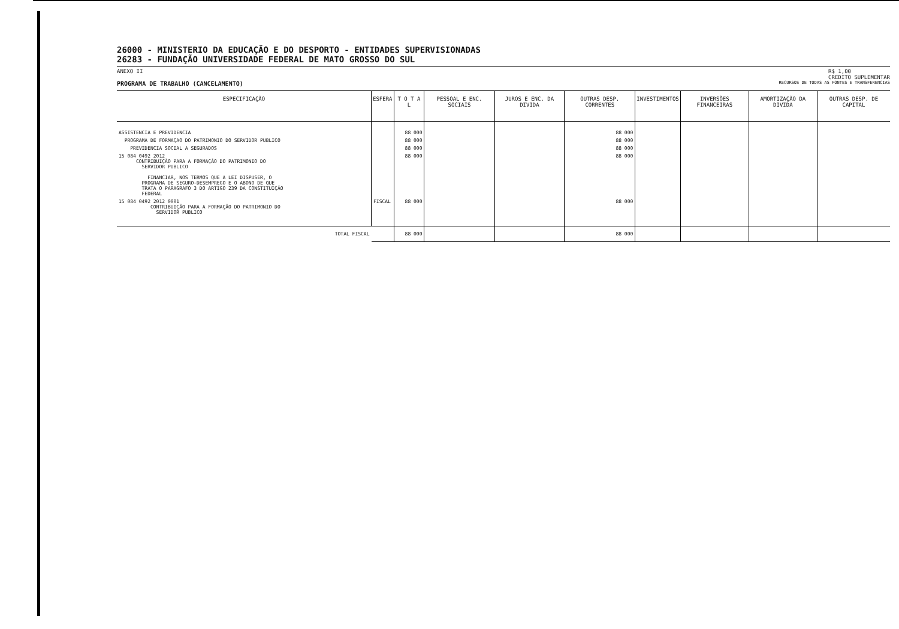26000 - MINISTERIO DA EDUCAÇÃO E DO DESPORTO - ENTIDADES SUPERVISIONADAS
26283 - FUNDAÇÃO UNIVERSIDADE FEDERAL DE MATO GROSSO DO SUL
ANEXO II R$ 1,00
CREDITO SUPLEMENTAR
PROGRAMA DE TRABALHO (CANCELAMENTO) RECURSOS DE TODAS AS FONTES E TRANSFERENCIAS
| ESPECIFICAÇÃO | ESFERA | T O T A L | PESSOAL E ENC. SOCIAIS | JUROS E ENC. DA DIVIDA | OUTRAS DESP. CORRENTES | INVESTIMENTOS | INVERSÕES FINANCEIRAS | AMORTIZAÇÃO DA DIVIDA | OUTRAS DESP. DE CAPITAL |
| --- | --- | --- | --- | --- | --- | --- | --- | --- | --- |
| ASSISTENCIA E PREVIDENCIA | | 88 000 | | | 88 000 | | | | |
| PROGRAMA DE FORMAÇAO DO PATRIMONIO DO SERVIDOR PUBLICO | | 88 000 | | | 88 000 | | | | |
| PREVIDENCIA SOCIAL A SEGURADOS | | 88 000 | | | 88 000 | | | | |
| 15 084 0492 2012 CONTRIBUIÇÃO PARA A FORMAÇÃO DO PATRIMONIO DO SERVIDOR PUBLICO FINANCIAR, NOS TERMOS QUE A LEI DISPUSER, O PROGRAMA DE SEGURO-DESEMPREGO E O ABONO DE QUE TRATA O PARAGRAFO 3 DO ARTIGO 239 DA CONSTITUIÇÃO FEDERAL | | 88 000 | | | 88 000 | | | | |
| 15 084 0492 2012 0001 CONTRIBUIÇÃO PARA A FORMAÇÃO DO PATRIMONIO DO SERVIDOR PUBLICO | FISCAL | 88 000 | | | 88 000 | | | | |
| TOTAL FISCAL | | 88 000 | | | 88 000 | | | | |